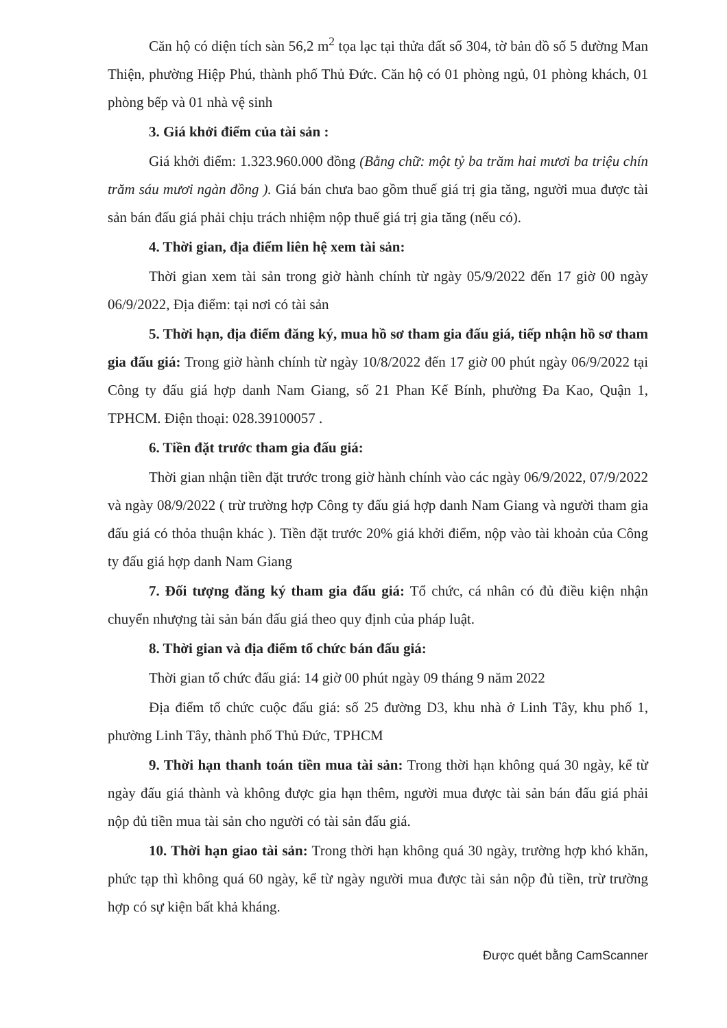Căn hộ có diện tích sàn 56,2 m<sup>2</sup> tọa lạc tại thửa đất số 304, tờ bản đồ số 5 đường Man Thiện, phường Hiệp Phú, thành phố Thủ Đức. Căn hộ có 01 phòng ngủ, 01 phòng khách, 01 phòng bếp và 01 nhà vệ sinh
3. Giá khởi điểm của tài sản :
Giá khởi điểm: 1.323.960.000 đồng (Bằng chữ: một tỷ ba trăm hai mươi ba triệu chín trăm sáu mươi ngàn đồng ). Giá bán chưa bao gồm thuế giá trị gia tăng, người mua được tài sản bán đấu giá phải chịu trách nhiệm nộp thuế giá trị gia tăng (nếu có).
4. Thời gian, địa điểm liên hệ xem tài sản:
Thời gian xem tài sản trong giờ hành chính từ ngày 05/9/2022 đến 17 giờ 00 ngày 06/9/2022, Địa điểm: tại nơi có tài sản
5. Thời hạn, địa điểm đăng ký, mua hồ sơ tham gia đấu giá, tiếp nhận hồ sơ tham gia đấu giá: Trong giờ hành chính từ ngày 10/8/2022 đến 17 giờ 00 phút ngày 06/9/2022 tại Công ty đấu giá hợp danh Nam Giang, số 21 Phan Kế Bính, phường Đa Kao, Quận 1, TPHCM. Điện thoại: 028.39100057 .
6. Tiền đặt trước tham gia đấu giá:
Thời gian nhận tiền đặt trước trong giờ hành chính vào các ngày 06/9/2022, 07/9/2022 và ngày 08/9/2022 ( trừ trường hợp Công ty đấu giá hợp danh Nam Giang và người tham gia đấu giá có thỏa thuận khác ). Tiền đặt trước 20% giá khởi điểm, nộp vào tài khoản của Công ty đấu giá hợp danh Nam Giang
7. Đối tượng đăng ký tham gia đấu giá: Tổ chức, cá nhân có đủ điều kiện nhận chuyển nhượng tài sản bán đấu giá theo quy định của pháp luật.
8. Thời gian và địa điểm tổ chức bán đấu giá:
Thời gian tổ chức đấu giá: 14 giờ 00 phút ngày 09 tháng 9 năm 2022
Địa điểm tổ chức cuộc đấu giá: số 25 đường D3, khu nhà ở Linh Tây, khu phố 1, phường Linh Tây, thành phố Thủ Đức, TPHCM
9. Thời hạn thanh toán tiền mua tài sản: Trong thời hạn không quá 30 ngày, kể từ ngày đấu giá thành và không được gia hạn thêm, người mua được tài sản bán đấu giá phải nộp đủ tiền mua tài sản cho người có tài sản đấu giá.
10. Thời hạn giao tài sản: Trong thời hạn không quá 30 ngày, trường hợp khó khăn, phức tạp thì không quá 60 ngày, kể từ ngày người mua được tài sản nộp đủ tiền, trừ trường hợp có sự kiện bất khả kháng.
Được quét bằng CamScanner